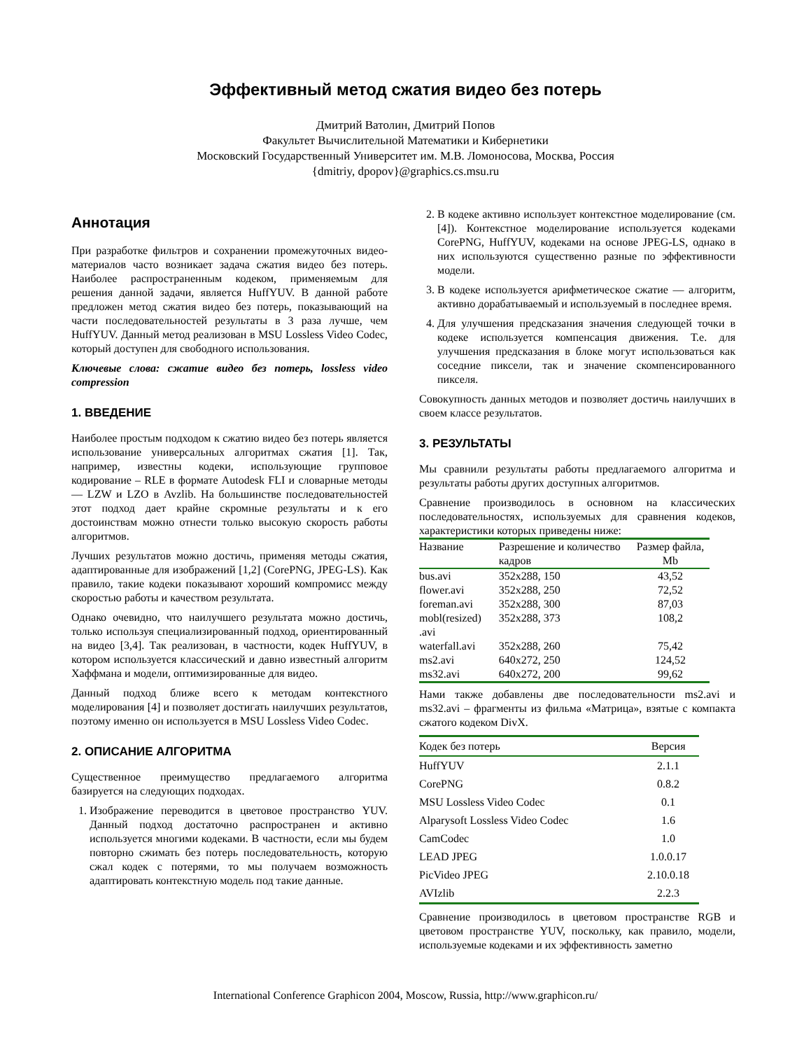Эффективный метод сжатия видео без потерь
Дмитрий Ватолин, Дмитрий Попов
Факультет Вычислительной Математики и Кибернетики
Московский Государственный Университет им. М.В. Ломоносова, Москва, Россия
{dmitriy, dpopov}@graphics.cs.msu.ru
Аннотация
При разработке фильтров и сохранении промежуточных видео-материалов часто возникает задача сжатия видео без потерь. Наиболее распространенным кодеком, применяемым для решения данной задачи, является HuffYUV. В данной работе предложен метод сжатия видео без потерь, показывающий на части последовательностей результаты в 3 раза лучше, чем HuffYUV. Данный метод реализован в MSU Lossless Video Codec, который доступен для свободного использования.
Ключевые слова: сжатие видео без потерь, lossless video compression
1. ВВЕДЕНИЕ
Наиболее простым подходом к сжатию видео без потерь является использование универсальных алгоритмах сжатия [1]. Так, например, известны кодеки, использующие групповое кодирование – RLE в формате Autodesk FLI и словарные методы — LZW и LZO в Avzlib. На большинстве последовательностей этот подход дает крайне скромные результаты и к его достоинствам можно отнести только высокую скорость работы алгоритмов.
Лучших результатов можно достичь, применяя методы сжатия, адаптированные для изображений [1,2] (CorePNG, JPEG-LS). Как правило, такие кодеки показывают хороший компромисс между скоростью работы и качеством результата.
Однако очевидно, что наилучшего результата можно достичь, только используя специализированный подход, ориентированный на видео [3,4]. Так реализован, в частности, кодек HuffYUV, в котором используется классический и давно известный алгоритм Хаффмана и модели, оптимизированные для видео.
Данный подход ближе всего к методам контекстного моделирования [4] и позволяет достигать наилучших результатов, поэтому именно он используется в MSU Lossless Video Codec.
2. ОПИСАНИЕ АЛГОРИТМА
Существенное преимущество предлагаемого алгоритма базируется на следующих подходах.
1. Изображение переводится в цветовое пространство YUV. Данный подход достаточно распространен и активно используется многими кодеками. В частности, если мы будем повторно сжимать без потерь последовательность, которую сжал кодек с потерями, то мы получаем возможность адаптировать контекстную модель под такие данные.
2. В кодеке активно использует контекстное моделирование (см. [4]). Контекстное моделирование используется кодеками CorePNG, HuffYUV, кодеками на основе JPEG-LS, однако в них используются существенно разные по эффективности модели.
3. В кодеке используется арифметическое сжатие — алгоритм, активно дорабатываемый и используемый в последнее время.
4. Для улучшения предсказания значения следующей точки в кодеке используется компенсация движения. Т.е. для улучшения предсказания в блоке могут использоваться как соседние пиксели, так и значение скомпенсированного пикселя.
Совокупность данных методов и позволяет достичь наилучших в своем классе результатов.
3. РЕЗУЛЬТАТЫ
Мы сравнили результаты работы предлагаемого алгоритма и результаты работы других доступных алгоритмов.
Сравнение производилось в основном на классических последовательностях, используемых для сравнения кодеков, характеристики которых приведены ниже:
| Название | Разрешение и количество кадров | Размер файла, Mb |
| --- | --- | --- |
| bus.avi | 352x288, 150 | 43,52 |
| flower.avi | 352x288, 250 | 72,52 |
| foreman.avi | 352x288, 300 | 87,03 |
| mobl(resized) .avi | 352x288, 373 | 108,2 |
| waterfall.avi | 352x288, 260 | 75,42 |
| ms2.avi | 640x272, 250 | 124,52 |
| ms32.avi | 640x272, 200 | 99,62 |
Нами также добавлены две последовательности ms2.avi и ms32.avi – фрагменты из фильма «Матрица», взятые с компакта сжатого кодеком DivX.
| Кодек без потерь | Версия |
| HuffYUV | 2.1.1 |
| CorePNG | 0.8.2 |
| MSU Lossless Video Codec | 0.1 |
| Alparysoft Lossless Video Codec | 1.6 |
| CamCodec | 1.0 |
| LEAD JPEG | 1.0.0.17 |
| PicVideo JPEG | 2.10.0.18 |
| AVIzlib | 2.2.3 |
Сравнение производилось в цветовом пространстве RGB и цветовом пространстве YUV, поскольку, как правило, модели, используемые кодеками и их эффективность заметно
International Conference Graphicon 2004, Moscow, Russia, http://www.graphicon.ru/